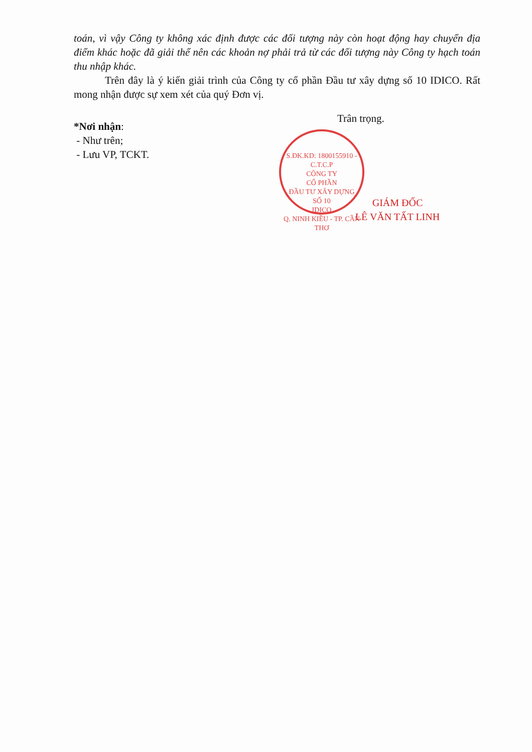toán, vì vậy Công ty không xác định được các đối tượng này còn hoạt động hay chuyển địa điểm khác hoặc đã giải thể nên các khoản nợ phải trả từ các đối tượng này Công ty hạch toán thu nhập khác.
Trên đây là ý kiến giải trình của Công ty cổ phần Đầu tư xây dựng số 10 IDICO. Rất mong nhận được sự xem xét của quý Đơn vị.
*Nơi nhận:
- Như trên;
- Lưu VP, TCKT.
Trân trọng.
GIÁM ĐỐC
LÊ VĂN TẤT LINH
S.ĐK.KD: 1800155910 - C.T.C.P
CÔNG TY
CỔ PHẦN
ĐẦU TƯ XÂY DỰNG
SỐ 10
IDICO
Q. NINH KIỀU - TP. CẦN THƠ